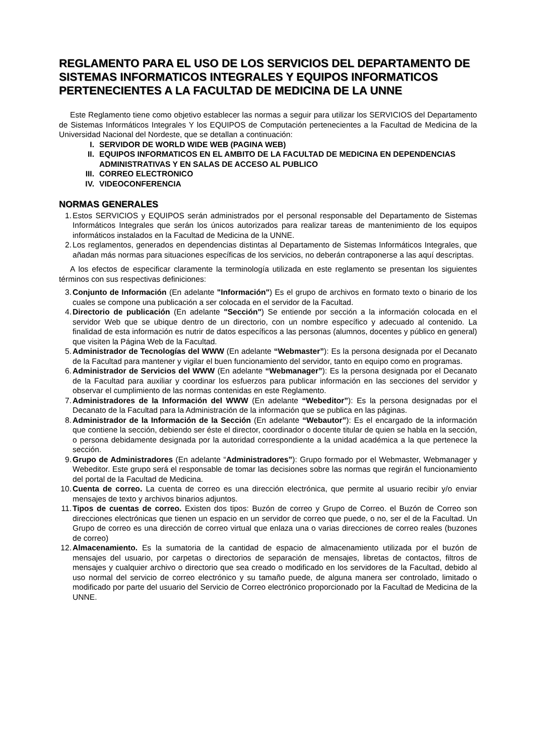REGLAMENTO PARA EL USO DE LOS SERVICIOS DEL DEPARTAMENTO DE SISTEMAS INFORMATICOS INTEGRALES Y EQUIPOS INFORMATICOS PERTENECIENTES A LA FACULTAD DE MEDICINA DE LA UNNE
Este Reglamento tiene como objetivo establecer las normas a seguir para utilizar los SERVICIOS del Departamento de Sistemas Informáticos Integrales Y los EQUIPOS de Computación pertenecientes a la Facultad de Medicina de la Universidad Nacional del Nordeste, que se detallan a continuación:
I. SERVIDOR DE WORLD WIDE WEB (PAGINA WEB)
II. EQUIPOS INFORMATICOS EN EL AMBITO DE LA FACULTAD DE MEDICINA EN DEPENDENCIAS ADMINISTRATIVAS Y EN SALAS DE ACCESO AL PUBLICO
III. CORREO ELECTRONICO
IV. VIDEOCONFERENCIA
NORMAS GENERALES
1. Estos SERVICIOS y EQUIPOS serán administrados por el personal responsable del Departamento de Sistemas Informáticos Integrales que serán los únicos autorizados para realizar tareas de mantenimiento de los equipos informáticos instalados en la Facultad de Medicina de la UNNE.
2. Los reglamentos, generados en dependencias distintas al Departamento de Sistemas Informáticos Integrales, que añadan más normas para situaciones específicas de los servicios, no deberán contraponerse a las aquí descriptas.
A los efectos de especificar claramente la terminología utilizada en este reglamento se presentan los siguientes términos con sus respectivas definiciones:
3. Conjunto de Información (En adelante "Información") Es el grupo de archivos en formato texto o binario de los cuales se compone una publicación a ser colocada en el servidor de la Facultad.
4. Directorio de publicación (En adelante "Sección") Se entiende por sección a la información colocada en el servidor Web que se ubique dentro de un directorio, con un nombre específico y adecuado al contenido. La finalidad de esta información es nutrir de datos específicos a las personas (alumnos, docentes y público en general) que visiten la Página Web de la Facultad.
5. Administrador de Tecnologías del WWW (En adelante “Webmaster”): Es la persona designada por el Decanato de la Facultad para mantener y vigilar el buen funcionamiento del servidor, tanto en equipo como en programas.
6. Administrador de Servicios del WWW (En adelante “Webmanager”): Es la persona designada por el Decanato de la Facultad para auxiliar y coordinar los esfuerzos para publicar información en las secciones del servidor y observar el cumplimiento de las normas contenidas en este Reglamento.
7. Administradores de la Información del WWW (En adelante “Webeditor”): Es la persona designadas por el Decanato de la Facultad para la Administración de la información que se publica en las páginas.
8. Administrador de la Información de la Sección (En adelante “Webautor”): Es el encargado de la información que contiene la sección, debiendo ser éste el director, coordinador o docente titular de quien se habla en la sección, o persona debidamente designada por la autoridad correspondiente a la unidad académica a la que pertenece la sección.
9. Grupo de Administradores (En adelante “Administradores”): Grupo formado por el Webmaster, Webmanager y Webeditor. Este grupo será el responsable de tomar las decisiones sobre las normas que regirán el funcionamiento del portal de la Facultad de Medicina.
10.
Cuenta de correo. La cuenta de correo es una dirección electrónica, que permite al usuario recibir y/o enviar mensajes de texto y archivos binarios adjuntos.
11.
Tipos de cuentas de correo. Existen dos tipos: Buzón de correo y Grupo de Correo. el Buzón de Correo son direcciones electrónicas que tienen un espacio en un servidor de correo que puede, o no, ser el de la Facultad. Un Grupo de correo es una dirección de correo virtual que enlaza una o varias direcciones de correo reales (buzones de correo)
12.
Almacenamiento. Es la sumatoria de la cantidad de espacio de almacenamiento utilizada por el buzón de mensajes del usuario, por carpetas o directorios de separación de mensajes, libretas de contactos, filtros de mensajes y cualquier archivo o directorio que sea creado o modificado en los servidores de la Facultad, debido al uso normal del servicio de correo electrónico y su tamaño puede, de alguna manera ser controlado, limitado o modificado por parte del usuario del Servicio de Correo electrónico proporcionado por la Facultad de Medicina de la UNNE.